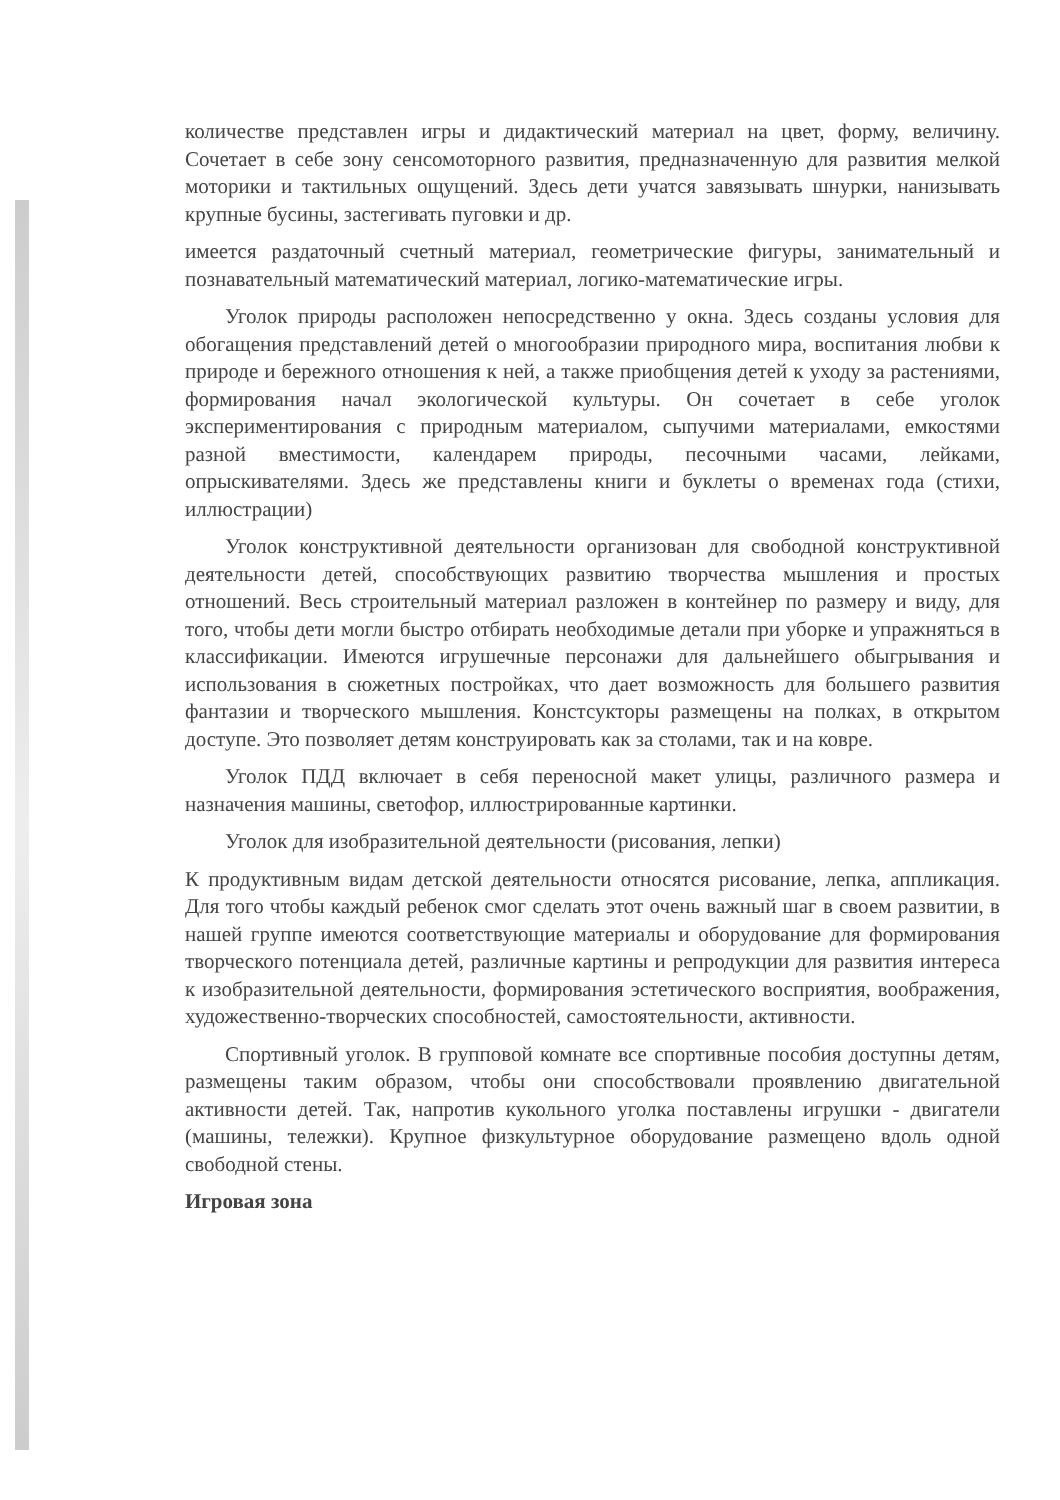количестве представлен игры и дидактический материал на цвет, форму, величину. Сочетает в себе зону сенсомоторного развития, предназначенную для развития мелкой моторики и тактильных ощущений. Здесь дети учатся завязывать шнурки, нанизывать крупные бусины, застегивать пуговки и др.
имеется раздаточный счетный материал, геометрические фигуры, занимательный и познавательный математический материал, логико-математические игры.
Уголок природы расположен непосредственно у окна. Здесь созданы условия для обогащения представлений детей о многообразии природного мира, воспитания любви к природе и бережного отношения к ней, а также приобщения детей к уходу за растениями, формирования начал экологической культуры. Он сочетает в себе уголок экспериментирования с природным материалом, сыпучими материалами, емкостями разной вместимости, календарем природы, песочными часами, лейками, опрыскивателями. Здесь же представлены книги и буклеты о временах года (стихи, иллюстрации)
Уголок конструктивной деятельности организован для свободной конструктивной деятельности детей, способствующих развитию творчества мышления и простых отношений. Весь строительный материал разложен в контейнер по размеру и виду, для того, чтобы дети могли быстро отбирать необходимые детали при уборке и упражняться в классификации. Имеются игрушечные персонажи для дальнейшего обыгрывания и использования в сюжетных постройках, что дает возможность для большего развития фантазии и творческого мышления. Констсукторы размещены на полках, в открытом доступе. Это позволяет детям конструировать как за столами, так и на ковре.
Уголок ПДД включает в себя переносной макет улицы, различного размера и назначения машины, светофор, иллюстрированные картинки.
Уголок для изобразительной деятельности (рисования, лепки)
К продуктивным видам детской деятельности относятся рисование, лепка, аппликация. Для того чтобы каждый ребенок смог сделать этот очень важный шаг в своем развитии, в нашей группе имеются соответствующие материалы и оборудование для формирования творческого потенциала детей, различные картины и репродукции для развития интереса к изобразительной деятельности, формирования эстетического восприятия, воображения, художественно-творческих способностей, самостоятельности, активности.
Спортивный уголок. В групповой комнате все спортивные пособия доступны детям, размещены таким образом, чтобы они способствовали проявлению двигательной активности детей. Так, напротив кукольного уголка поставлены игрушки - двигатели (машины, тележки). Крупное физкультурное оборудование размещено вдоль одной свободной стены.
Игровая зона